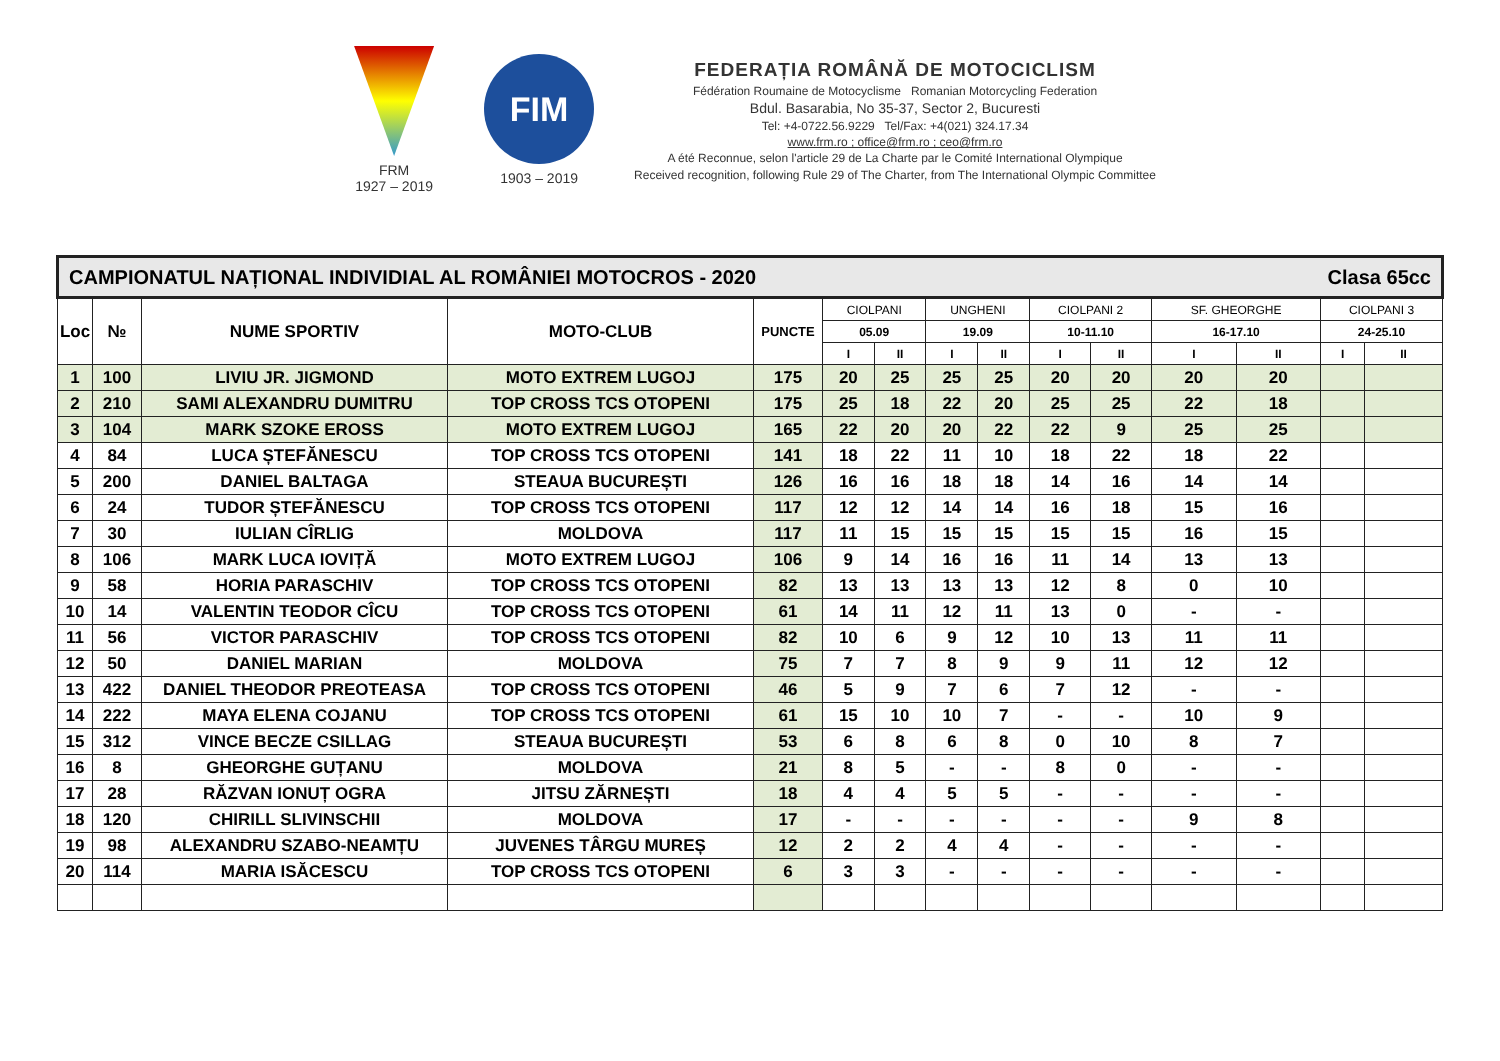FRM
1927 – 2019
FIM
1903 – 2019
FEDERAȚIA ROMÂNĂ DE MOTOCICLISM
Fédération Roumaine de Motocyclisme Romanian Motorcycling Federation
Bdul. Basarabia, No 35-37, Sector 2, Bucuresti
Tel: +4-0722.56.9229 Tel/Fax: +4(021) 324.17.34
www.frm.ro ; office@frm.ro ; ceo@frm.ro
A été Reconnue, selon l'article 29 de La Charte par le Comité International Olympique
Received recognition, following Rule 29 of The Charter, from The International Olympic Committee
| CAMPIONATUL NAȚIONAL INDIVIDIAL AL ROMÂNIEI MOTOCROS - 2020 Clasa 65cc | | | | | | | | | | | | | | |
| Loc | № | NUME SPORTIV | MOTO-CLUB | PUNCTE | CIOLPANI | | UNGHENI | | CIOLPANI 2 | | SF. GHEORGHE | | CIOLPANI 3 | |
| | | | | | 05.09 | | 19.09 | | 10-11.10 | | 16-17.10 | | 24-25.10 | |
| | | | | | I | II | I | II | I | II | I | II | I | II |
| 1 | 100 | LIVIU JR. JIGMOND | MOTO EXTREM LUGOJ | 175 | 20 | 25 | 25 | 25 | 20 | 20 | 20 | 20 | | |
| 2 | 210 | SAMI ALEXANDRU DUMITRU | TOP CROSS TCS OTOPENI | 175 | 25 | 18 | 22 | 20 | 25 | 25 | 22 | 18 | | |
| 3 | 104 | MARK SZOKE EROSS | MOTO EXTREM LUGOJ | 165 | 22 | 20 | 20 | 22 | 22 | 9 | 25 | 25 | | |
| 4 | 84 | LUCA ȘTEFĂNESCU | TOP CROSS TCS OTOPENI | 141 | 18 | 22 | 11 | 10 | 18 | 22 | 18 | 22 | | |
| 5 | 200 | DANIEL BALTAGA | STEAUA BUCUREȘTI | 126 | 16 | 16 | 18 | 18 | 14 | 16 | 14 | 14 | | |
| 6 | 24 | TUDOR ȘTEFĂNESCU | TOP CROSS TCS OTOPENI | 117 | 12 | 12 | 14 | 14 | 16 | 18 | 15 | 16 | | |
| 7 | 30 | IULIAN CÎRLIG | MOLDOVA | 117 | 11 | 15 | 15 | 15 | 15 | 15 | 16 | 15 | | |
| 8 | 106 | MARK LUCA IOVIȚĂ | MOTO EXTREM LUGOJ | 106 | 9 | 14 | 16 | 16 | 11 | 14 | 13 | 13 | | |
| 9 | 58 | HORIA PARASCHIV | TOP CROSS TCS OTOPENI | 82 | 13 | 13 | 13 | 13 | 12 | 8 | 0 | 10 | | |
| 10 | 14 | VALENTIN TEODOR CÎCU | TOP CROSS TCS OTOPENI | 61 | 14 | 11 | 12 | 11 | 13 | 0 | - | - | | |
| 11 | 56 | VICTOR PARASCHIV | TOP CROSS TCS OTOPENI | 82 | 10 | 6 | 9 | 12 | 10 | 13 | 11 | 11 | | |
| 12 | 50 | DANIEL MARIAN | MOLDOVA | 75 | 7 | 7 | 8 | 9 | 9 | 11 | 12 | 12 | | |
| 13 | 422 | DANIEL THEODOR PREOTEASA | TOP CROSS TCS OTOPENI | 46 | 5 | 9 | 7 | 6 | 7 | 12 | - | - | | |
| 14 | 222 | MAYA ELENA COJANU | TOP CROSS TCS OTOPENI | 61 | 15 | 10 | 10 | 7 | - | - | 10 | 9 | | |
| 15 | 312 | VINCE BECZE CSILLAG | STEAUA BUCUREȘTI | 53 | 6 | 8 | 6 | 8 | 0 | 10 | 8 | 7 | | |
| 16 | 8 | GHEORGHE GUȚANU | MOLDOVA | 21 | 8 | 5 | - | - | 8 | 0 | - | - | | |
| 17 | 28 | RĂZVAN IONUȚ OGRA | JITSU ZĂRNEȘTI | 18 | 4 | 4 | 5 | 5 | - | - | - | - | | |
| 18 | 120 | CHIRILL SLIVINSCHII | MOLDOVA | 17 | - | - | - | - | - | - | 9 | 8 | | |
| 19 | 98 | ALEXANDRU SZABO-NEAMȚU | JUVENES TÂRGU MUREȘ | 12 | 2 | 2 | 4 | 4 | - | - | - | - | | |
| 20 | 114 | MARIA ISĂCESCU | TOP CROSS TCS OTOPENI | 6 | 3 | 3 | - | - | - | - | - | - | | |